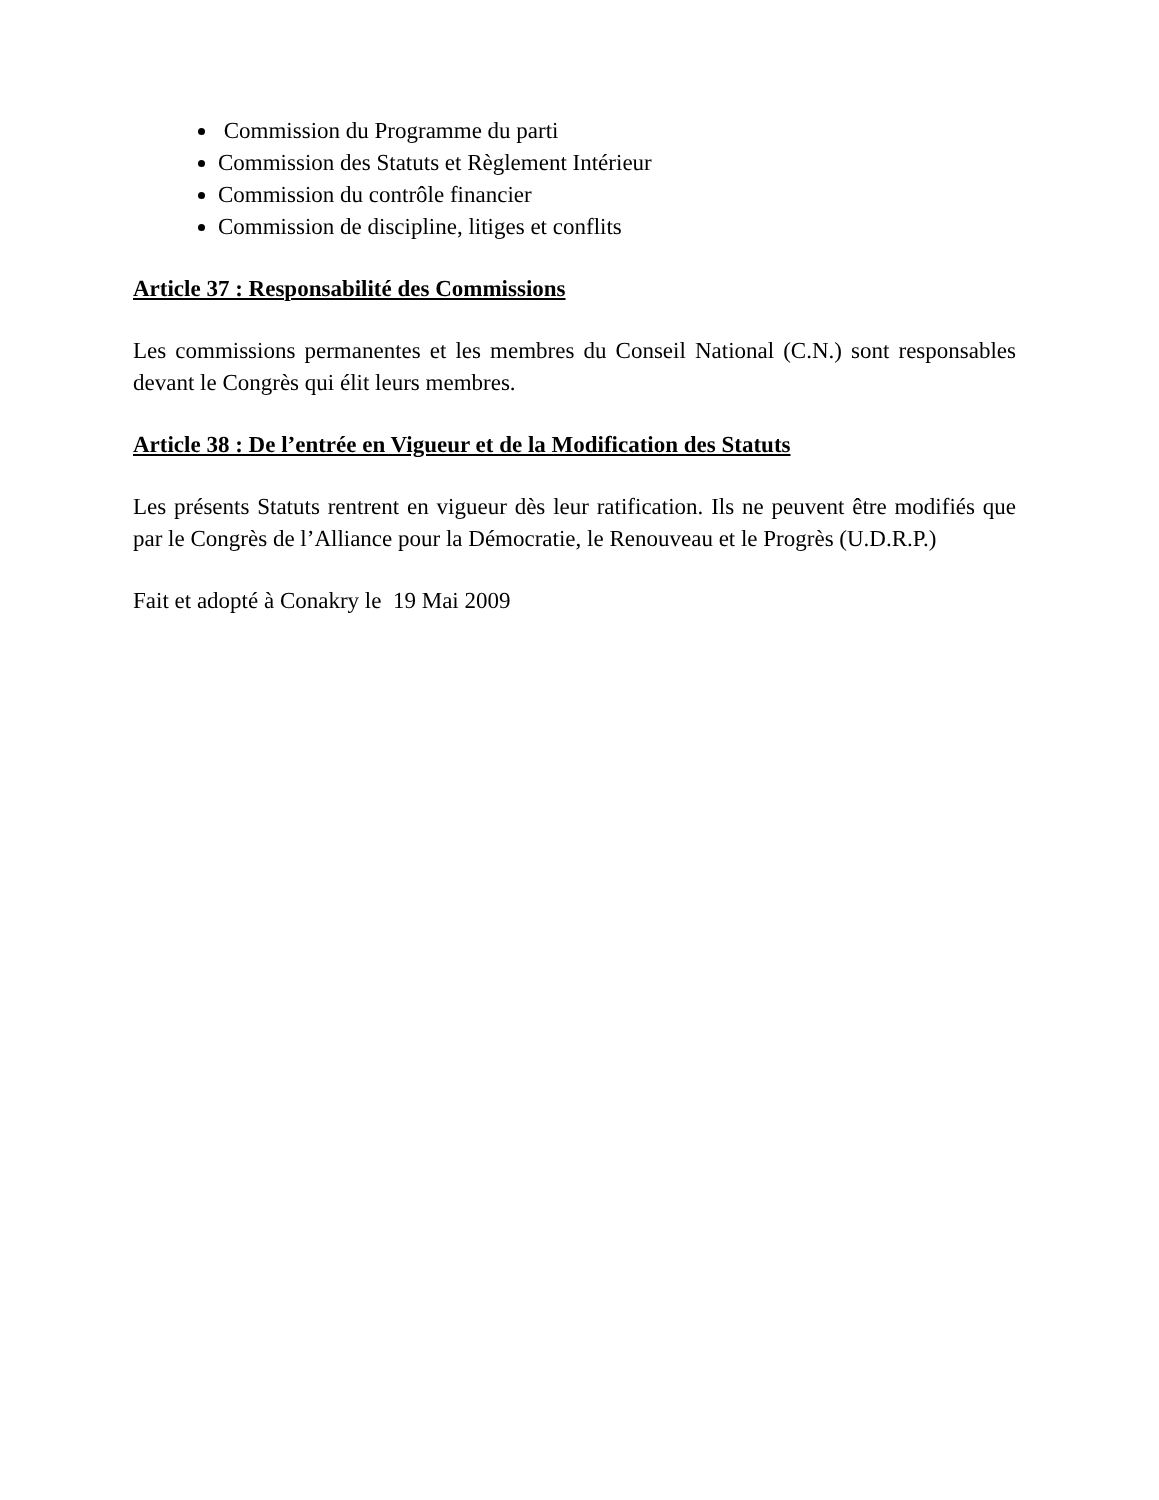Commission du Programme du parti
Commission des Statuts et Règlement Intérieur
Commission du contrôle financier
Commission de discipline, litiges et conflits
Article 37 : Responsabilité des Commissions
Les commissions permanentes et les membres du Conseil National (C.N.) sont responsables devant le Congrès qui élit leurs membres.
Article 38 : De l’entrée en Vigueur et de la Modification des Statuts
Les présents Statuts rentrent en vigueur dès leur ratification. Ils ne peuvent être modifiés que par le Congrès de l’Alliance pour la Démocratie, le Renouveau et le Progrès (U.D.R.P.)
Fait et adopté à Conakry le 19 Mai 2009